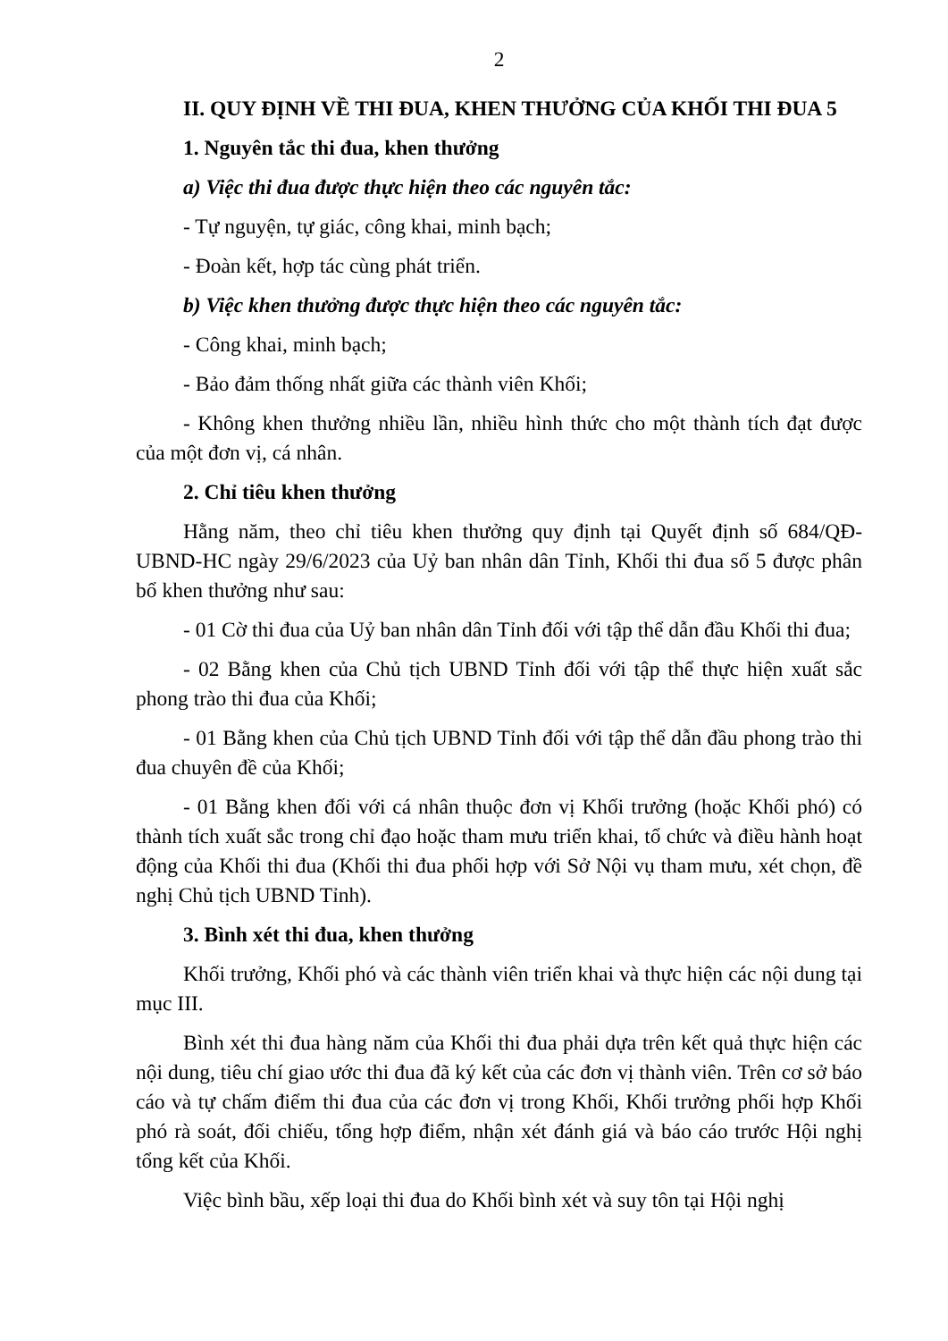2
II. QUY ĐỊNH VỀ THI ĐUA, KHEN THƯỞNG CỦA KHỐI THI ĐUA 5
1. Nguyên tắc thi đua, khen thưởng
a) Việc thi đua được thực hiện theo các nguyên tắc:
- Tự nguyện, tự giác, công khai, minh bạch;
- Đoàn kết, hợp tác cùng phát triển.
b) Việc khen thưởng được thực hiện theo các nguyên tắc:
- Công khai, minh bạch;
- Bảo đảm thống nhất giữa các thành viên Khối;
- Không khen thưởng nhiều lần, nhiều hình thức cho một thành tích đạt được của một đơn vị, cá nhân.
2. Chỉ tiêu khen thưởng
Hằng năm, theo chỉ tiêu khen thưởng quy định tại Quyết định số 684/QĐ-UBND-HC ngày 29/6/2023 của Uỷ ban nhân dân Tỉnh, Khối thi đua số 5 được phân bổ khen thưởng như sau:
- 01 Cờ thi đua của Uỷ ban nhân dân Tỉnh đối với tập thể dẫn đầu Khối thi đua;
- 02 Bằng khen của Chủ tịch UBND Tỉnh đối với tập thể thực hiện xuất sắc phong trào thi đua của Khối;
- 01 Bằng khen của Chủ tịch UBND Tỉnh đối với tập thể dẫn đầu phong trào thi đua chuyên đề của Khối;
- 01 Bằng khen đối với cá nhân thuộc đơn vị Khối trưởng (hoặc Khối phó) có thành tích xuất sắc trong chỉ đạo hoặc tham mưu triển khai, tổ chức và điều hành hoạt động của Khối thi đua (Khối thi đua phối hợp với Sở Nội vụ tham mưu, xét chọn, đề nghị Chủ tịch UBND Tỉnh).
3. Bình xét thi đua, khen thưởng
Khối trưởng, Khối phó và các thành viên triển khai và thực hiện các nội dung tại mục III.
Bình xét thi đua hàng năm của Khối thi đua phải dựa trên kết quả thực hiện các nội dung, tiêu chí giao ước thi đua đã ký kết của các đơn vị thành viên. Trên cơ sở báo cáo và tự chấm điểm thi đua của các đơn vị trong Khối, Khối trưởng phối hợp Khối phó rà soát, đối chiếu, tổng hợp điểm, nhận xét đánh giá và báo cáo trước Hội nghị tổng kết của Khối.
Việc bình bầu, xếp loại thi đua do Khối bình xét và suy tôn tại Hội nghị